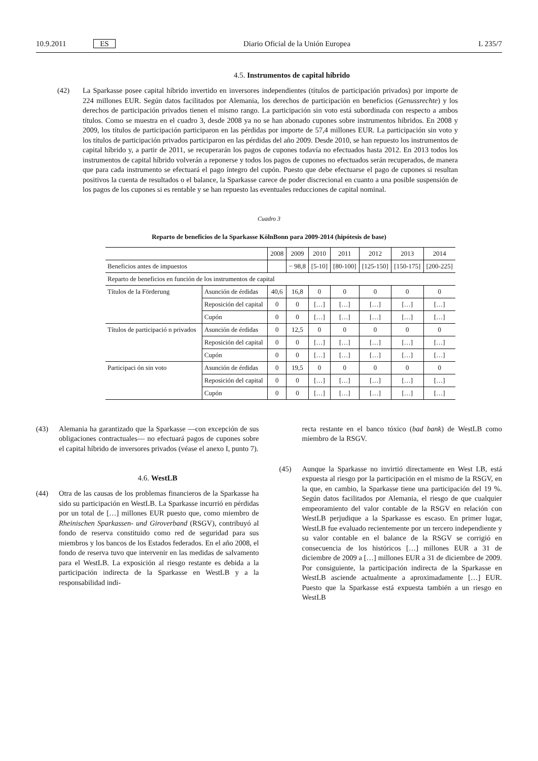10.9.2011 ES Diario Oficial de la Unión Europea L 235/7
4.5. Instrumentos de capital híbrido
(42) La Sparkasse posee capital híbrido invertido en inversores independientes (títulos de participación privados) por importe de 224 millones EUR. Según datos facilitados por Alemania, los derechos de participación en beneficios (Genussrechte) y los derechos de participación privados tienen el mismo rango. La participación sin voto está subordinada con respecto a ambos títulos. Como se muestra en el cuadro 3, desde 2008 ya no se han abonado cupones sobre instrumentos híbridos. En 2008 y 2009, los títulos de participación participaron en las pérdidas por importe de 57,4 millones EUR. La participación sin voto y los títulos de participación privados participaron en las pérdidas del año 2009. Desde 2010, se han repuesto los instrumentos de capital híbrido y, a partir de 2011, se recuperarán los pagos de cupones todavía no efectuados hasta 2012. En 2013 todos los instrumentos de capital híbrido volverán a reponerse y todos los pagos de cupones no efectuados serán recuperados, de manera que para cada instrumento se efectuará el pago íntegro del cupón. Puesto que debe efectuarse el pago de cupones si resultan positivos la cuenta de resultados o el balance, la Sparkasse carece de poder discrecional en cuanto a una posible suspensión de los pagos de los cupones si es rentable y se han repuesto las eventuales reducciones de capital nominal.
Cuadro 3
Reparto de beneficios de la Sparkasse KölnBonn para 2009-2014 (hipótesis de base)
| | | 2008 | 2009 | 2010 | 2011 | 2012 | 2013 | 2014 |
| Beneficios antes de impuestos | | | − 98,8 | [5-10] | [80-100] | [125-150] | [150-175] | [200-225] |
| Reparto de beneficios en función de los instrumentos de capital | | | | | | | | |
| Títulos de la Förderung | Asunción de érdidas | 40,6 | 16,8 | 0 | 0 | 0 | 0 | 0 |
| | Reposición del capital | 0 | 0 | […] | […] | […] | […] | […] |
| | Cupón | 0 | 0 | […] | […] | […] | […] | […] |
| Títulos de participació n privados | Asunción de érdidas | 0 | 12,5 | 0 | 0 | 0 | 0 | 0 |
| | Reposición del capital | 0 | 0 | […] | […] | […] | […] | […] |
| | Cupón | 0 | 0 | […] | […] | […] | […] | […] |
| Participaci ón sin voto | Asunción de érdidas | 0 | 19,5 | 0 | 0 | 0 | 0 | 0 |
| | Reposición del capital | 0 | 0 | […] | […] | […] | […] | […] |
| | Cupón | 0 | 0 | […] | […] | […] | […] | […] |
(43) Alemania ha garantizado que la Sparkasse —con excepción de sus obligaciones contractuales— no efectuará pagos de cupones sobre el capital híbrido de inversores privados (véase el anexo I, punto 7).
4.6. WestLB
(44) Otra de las causas de los problemas financieros de la Sparkasse ha sido su participación en WestLB. La Sparkasse incurrió en pérdidas por un total de […] millones EUR puesto que, como miembro de Rheinischen Sparkassen- und Giroverband (RSGV), contribuyó al fondo de reserva constituido como red de seguridad para sus miembros y los bancos de los Estados federados. En el año 2008, el fondo de reserva tuvo que intervenir en las medidas de salvamento para el WestLB. La exposición al riesgo restante es debida a la participación indirecta de la Sparkasse en WestLB y a la responsabilidad indi-
recta restante en el banco tóxico (bad bank) de WestLB como miembro de la RSGV.
(45) Aunque la Sparkasse no invirtió directamente en West LB, está expuesta al riesgo por la participación en el mismo de la RSGV, en la que, en cambio, la Sparkasse tiene una participación del 19 %. Según datos facilitados por Alemania, el riesgo de que cualquier empeoramiento del valor contable de la RSGV en relación con WestLB perjudique a la Sparkasse es escaso. En primer lugar, WestLB fue evaluado recientemente por un tercero independiente y su valor contable en el balance de la RSGV se corrigió en consecuencia de los históricos […] millones EUR a 31 de diciembre de 2009 a […] millones EUR a 31 de diciembre de 2009. Por consiguiente, la participación indirecta de la Sparkasse en WestLB asciende actualmente a aproximadamente […] EUR. Puesto que la Sparkasse está expuesta también a un riesgo en WestLB